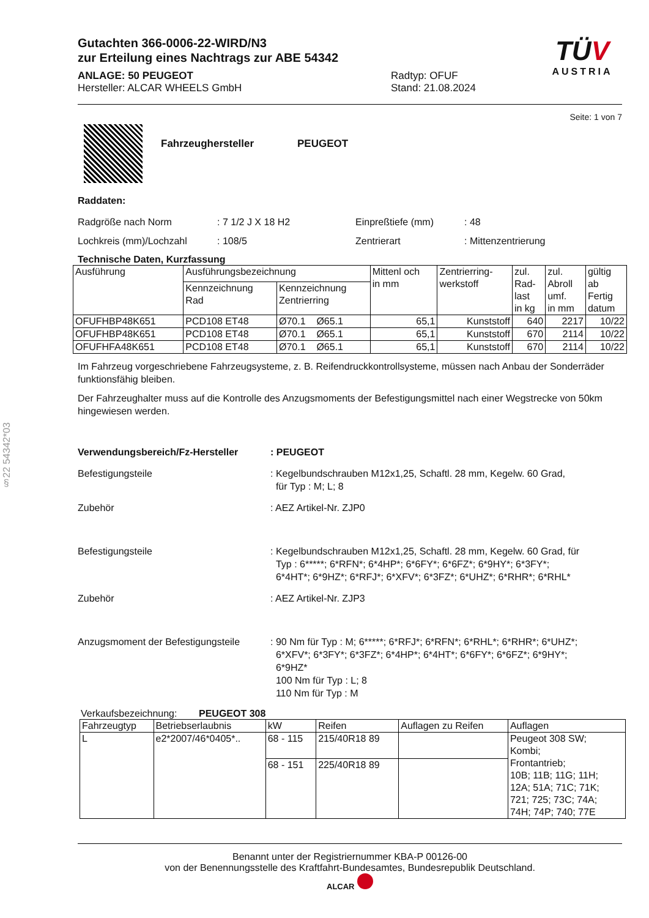§22 54342*03
Gutachten 366-0006-22-WIRD/N3
zur Erteilung eines Nachtrags zur ABE 54342
ANLAGE: 50 PEUGEOT
Hersteller: ALCAR WHEELS GmbH
Radtyp: OFUF
Stand: 21.08.2024
TÜV
AUSTRIA
Seite: 1 von 7
Fahrzeughersteller PEUGEOT
Raddaten:
Radgröße nach Norm
Lochkreis (mm)/Lochzahl
: 7 1/2 J X 18 H2
: 108/5
Einpreßtiefe (mm)
Zentrierart
: 48
: Mittenzentrierung
Technische Daten, Kurzfassung
| Ausführung | Ausführungsbezeichnung | | Mittenl och in mm | Zentrierring- werkstoff | zul. Rad- last in kg | zul. Abroll umf. in mm | gültig ab Fertig datum |
| --- | --- | --- | --- | --- | --- | --- | --- |
| | Kennzeichnung Rad | Kennzeichnung Zentrierring | | | | | |
| OFUFHBP48K651 | PCD108 ET48 | Ø70.1 Ø65.1 | 65,1 | Kunststoff | 640 | 2217 | 10/22 |
| OFUFHBP48K651 | PCD108 ET48 | Ø70.1 Ø65.1 | 65,1 | Kunststoff | 670 | 2114 | 10/22 |
| OFUFHFA48K651 | PCD108 ET48 | Ø70.1 Ø65.1 | 65,1 | Kunststoff | 670 | 2114 | 10/22 |
Im Fahrzeug vorgeschriebene Fahrzeugsysteme, z. B. Reifendruckkontrollsysteme, müssen nach Anbau der Sonderräder funktionsfähig bleiben.
Der Fahrzeughalter muss auf die Kontrolle des Anzugsmoments der Befestigungsmittel nach einer Wegstrecke von 50km hingewiesen werden.
Verwendungsbereich/Fz-Hersteller : PEUGEOT
Befestigungsteile : Kegelbundschrauben M12x1,25, Schaftl. 28 mm, Kegelw. 60 Grad,
für Typ : M; L; 8
Zubehör : AEZ Artikel-Nr. ZJP0
Befestigungsteile : Kegelbundschrauben M12x1,25, Schaftl. 28 mm, Kegelw. 60 Grad, für
Typ : 6*****; 6*RFN*; 6*4HP*; 6*6FY*; 6*6FZ*; 6*9HY*; 6*3FY*;
6*4HT*; 6*9HZ*; 6*RFJ*; 6*XFV*; 6*3FZ*; 6*UHZ*; 6*RHR*; 6*RHL*
Zubehör : AEZ Artikel-Nr. ZJP3
Anzugsmoment der Befestigungsteile
: 90 Nm für Typ : M; 6*****; 6*RFJ*; 6*RFN*; 6*RHL*; 6*RHR*; 6*UHZ*;
6*XFV*; 6*3FY*; 6*3FZ*; 6*4HP*; 6*4HT*; 6*6FY*; 6*6FZ*; 6*9HY*;
6*9HZ*
100 Nm für Typ : L; 8
110 Nm für Typ : M
Verkaufsbezeichnung: PEUGEOT 308
| Fahrzeugtyp | Betriebserlaubnis | kW | Reifen | Auflagen zu Reifen | Auflagen |
| --- | --- | --- | --- | --- | --- |
| L | e2*2007/46*0405*.. | 68 - 115 | 215/40R18 89 | | Peugeot 308 SW; Kombi; Frontantrieb; 10B; 11B; 11G; 11H; 12A; 51A; 71C; 71K; 721; 725; 73C; 74A; 74H; 74P; 740; 77E |
| | | 68 - 151 | 225/40R18 89 | | |
Benannt unter der Registriernummer KBA-P 00126-00
von der Benennungsstelle des Kraftfahrt-Bundesamtes, Bundesrepublik Deutschland.
ALCAR